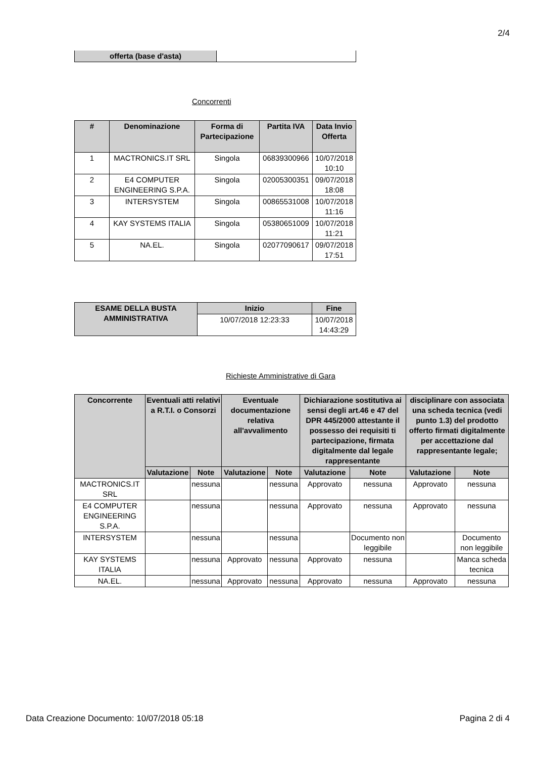2/4
| offerta (base d'asta) | |
Concorrenti
| # | Denominazione | Forma di Partecipazione | Partita IVA | Data Invio Offerta |
| --- | --- | --- | --- | --- |
| 1 | MACTRONICS.IT SRL | Singola | 06839300966 | 10/07/2018 10:10 |
| 2 | E4 COMPUTER ENGINEERING S.P.A. | Singola | 02005300351 | 09/07/2018 18:08 |
| 3 | INTERSYSTEM | Singola | 00865531008 | 10/07/2018 11:16 |
| 4 | KAY SYSTEMS ITALIA | Singola | 05380651009 | 10/07/2018 11:21 |
| 5 | NA.EL. | Singola | 02077090617 | 09/07/2018 17:51 |
| ESAME DELLA BUSTA AMMINISTRATIVA | Inizio | Fine |
| --- | --- | --- |
| | 10/07/2018 12:23:33 | 10/07/2018 14:43:29 |
Richieste Amministrative di Gara
| Concorrente | Eventuali atti relativi a R.T.I. o Consorzi | | Eventuale documentazione relativa all'avvalimento | | Dichiarazione sostitutiva ai sensi degli art.46 e 47 del DPR 445/2000 attestante il possesso dei requisiti ti partecipazione, firmata digitalmente dal legale rappresentante | | disciplinare con associata una scheda tecnica (vedi punto 1.3) del prodotto offerto firmati digitalmente per accettazione dal rappresentante legale; | |
| --- | --- | --- | --- | --- | --- | --- | --- | --- |
| | Valutazione | Note | Valutazione | Note | Valutazione | Note | Valutazione | Note |
| MACTRONICS.IT SRL | | nessuna | | nessuna | Approvato | nessuna | Approvato | nessuna |
| E4 COMPUTER ENGINEERING S.P.A. | | nessuna | | nessuna | Approvato | nessuna | Approvato | nessuna |
| INTERSYSTEM | | nessuna | | nessuna | | Documento non leggibile | | Documento non leggibile |
| KAY SYSTEMS ITALIA | | nessuna | Approvato | nessuna | Approvato | nessuna | | Manca scheda tecnica |
| NA.EL. | | nessuna | Approvato | nessuna | Approvato | nessuna | Approvato | nessuna |
Data Creazione Documento: 10/07/2018 05:18 Pagina 2 di 4